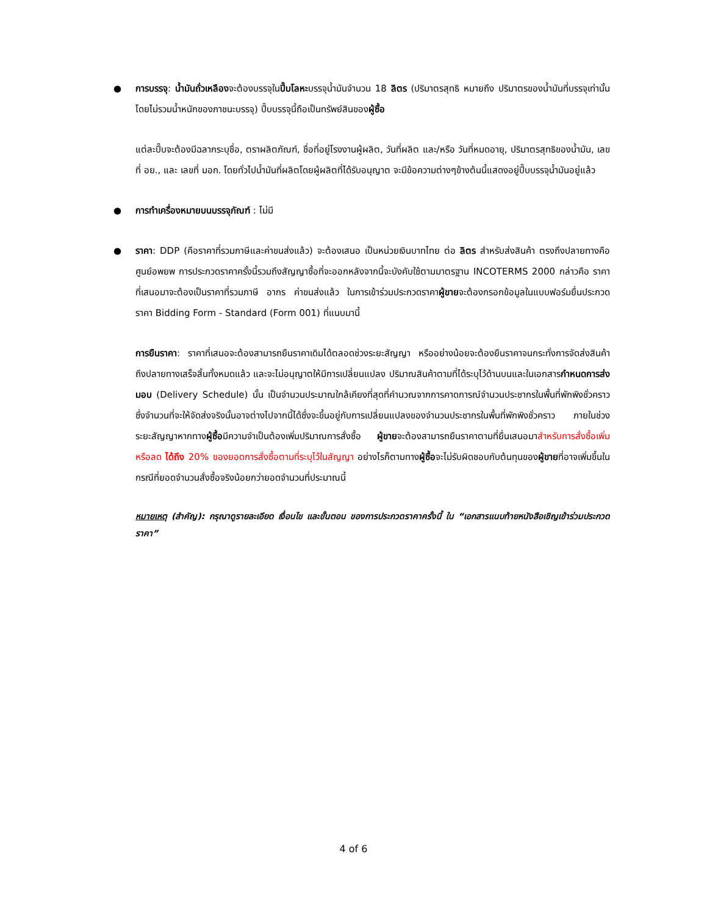● การบรรจุ: น้ำมันถั่วเหลืองจะต้องบรรจุในปี๊บโลหะบรรจุน้ำมันจำนวน 18 ลิตร (ปริมาตรสุทธิ หมายถึง ปริมาตรของน้ำมันที่บรรจุเท่านั้น โดยไม่รวมน้ำหนักของภาชนะบรรจุ) ปี๊บบรรจุนี้ถือเป็นทรัพย์สินของผู้ซื้อ
แต่ละปี๊บจะต้องมีฉลากระบุชื่อ, ตราผลิตภัณฑ์, ชื่อที่อยู่โรงงานผู้ผลิต, วันที่ผลิต และ/หรือ วันที่หมดอายุ, ปริมาตรสุทธิของน้ำมัน, เลขที่ อย., และ เลขที่ มอก. โดยทั่วไปน้ำมันที่ผลิตโดยผู้ผลิตที่ได้รับอนุญาต จะมีข้อความต่างๆข้างต้นนี้แสดงอยู่ปี๊บบรรจุน้ำมันอยู่แล้ว
● การทำเครื่องหมายบนบรรจุภัณฑ์ : ไม่มี
● ราคา: DDP (คือราคาที่รวมภาษีและค่าขนส่งแล้ว) จะต้องเสนอ เป็นหน่วยเงินบาทไทย ต่อ ลิตร สำหรับส่งสินค้า ตรงถึงปลายทางคือศูนย์อพยพ การประกวดราคาครั้งนี้รวมถึงสัญญาซื้อที่จะออกหลังจากนี้จะบังคับใช้ตามมาตรฐาน INCOTERMS 2000 กล่าวคือ ราคาที่เสนอมาจะต้องเป็นราคาที่รวมภาษี อากร ค่าขนส่งแล้ว ในการเข้าร่วมประกวดราคาผู้ขายจะต้องกรอกข้อมูลในแบบฟอร์มยื่นประกวดราคา Bidding Form - Standard (Form 001) ที่แนบมานี้
การยืนราคา: ราคาที่เสนอจะต้องสามารถยืนราคาเดิมได้ตลอดช่วงระยะสัญญา หรืออย่างน้อยจะต้องยืนราคาจนกระทั่งการจัดส่งสินค้าถึงปลายทางเสร็จสิ้นทั้งหมดแล้ว และจะไม่อนุญาตให้มีการเปลี่ยนแปลง ปริมาณสินค้าตามที่ได้ระบุไว้ด้านบนและในเอกสารกำหนดการส่งมอบ (Delivery Schedule) นั้น เป็นจำนวนประมาณใกล้เคียงที่สุดที่คำนวณจากการคาดการณ์จำนวนประชากรในพื้นที่พักพิงชั่วคราว ซึ่งจำนวนที่จะให้จัดส่งจริงนั้นอาจต่างไปจากนี้ได้ซึ่งจะขึ้นอยู่กับการเปลี่ยนแปลงของจำนวนประชากรในพื้นที่พักพิงชั่วคราว ภายในช่วงระยะสัญญาหากทางผู้ซื้อมีความจำเป็นต้องเพิ่มปริมาณการสั่งซื้อ ผู้ขายจะต้องสามารถยืนราคาตามที่ยื่นเสนอมาสำหรับการสั่งซื้อเพิ่มหรือลด ได้ถึง 20% ของยอดการสั่งซื้อตามที่ระบุไว้ในสัญญา อย่างไรก็ตามทางผู้ซื้อจะไม่รับผิดชอบกับต้นทุนของผู้ขายที่อาจเพิ่มขึ้นในกรณีที่ยอดจำนวนสั่งซื้อจริงน้อยกว่ายอดจำนวนที่ประมาณนี้
หมายเหตุ (สำคัญ): กรุณาดูรายละเอียด เงื่อนไข และขั้นตอน ของการประกวดราคาครั้งนี้ ใน “เอกสารแนบท้ายหนังสือเชิญเข้าร่วมประกวดราคา”
4 of 6